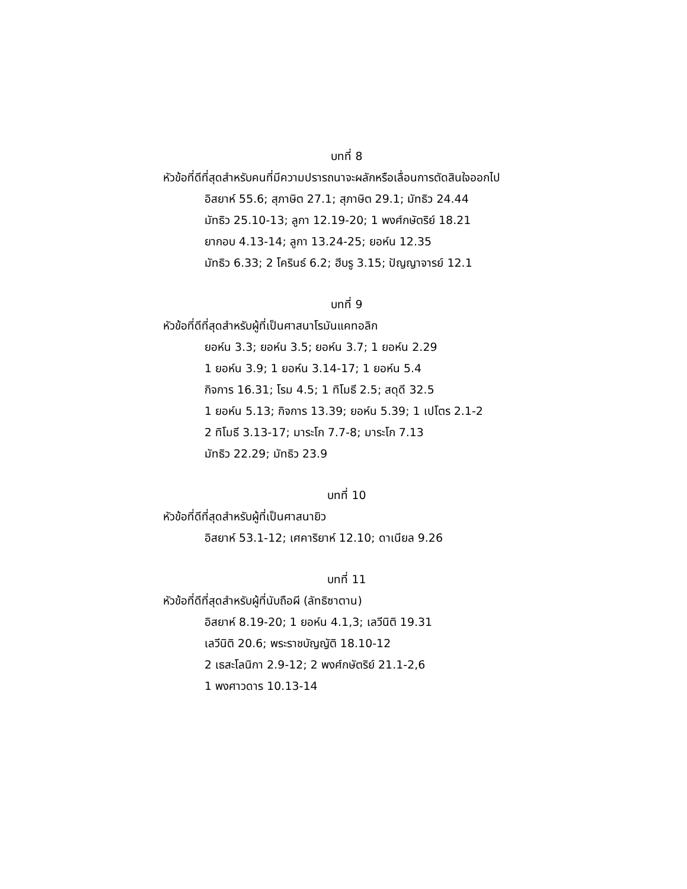บทที่ 8
หัวข้อที่ดีที่สุดสำหรับคนที่มีความปรารถนาจะผลักหรือเลื่อนการตัดสินใจออกไป
อิสยาห์ 55.6; สุภาษิต 27.1; สุภาษิต 29.1; มัทธิว 24.44
มัทธิว 25.10-13; ลูกา 12.19-20; 1 พงศ์กษัตริย์ 18.21
ยากอบ 4.13-14; ลูกา 13.24-25; ยอห์น 12.35
มัทธิว 6.33; 2 โครินธ์ 6.2; ฮีบรู 3.15; ปัญญาจารย์ 12.1
บทที่ 9
หัวข้อที่ดีที่สุดสำหรับผู้ที่เป็นศาสนาโรมันแคทอลิก
ยอห์น 3.3; ยอห์น 3.5; ยอห์น 3.7; 1 ยอห์น 2.29
1 ยอห์น 3.9; 1 ยอห์น 3.14-17; 1 ยอห์น 5.4
กิจการ 16.31; โรม 4.5; 1 ทิโมธี 2.5; สดุดี 32.5
1 ยอห์น 5.13; กิจการ 13.39; ยอห์น 5.39; 1 เปโตร 2.1-2
2 ทิโมธี 3.13-17; มาระโก 7.7-8; มาระโก 7.13
มัทธิว 22.29; มัทธิว 23.9
บทที่ 10
หัวข้อที่ดีที่สุดสำหรับผู้ที่เป็นศาสนายิว
อิสยาห์ 53.1-12; เศคาริยาห์ 12.10; ดาเนียล 9.26
บทที่ 11
หัวข้อที่ดีที่สุดสำหรับผู้ที่นับถือผี (ลัทธิซาตาน)
อิสยาห์ 8.19-20; 1 ยอห์น 4.1,3; เลวีนิติ 19.31
เลวีนิติ 20.6; พระราชบัญญัติ 18.10-12
2 เธสะโลนิกา 2.9-12; 2 พงศ์กษัตริย์ 21.1-2,6
1 พงศาวดาร 10.13-14